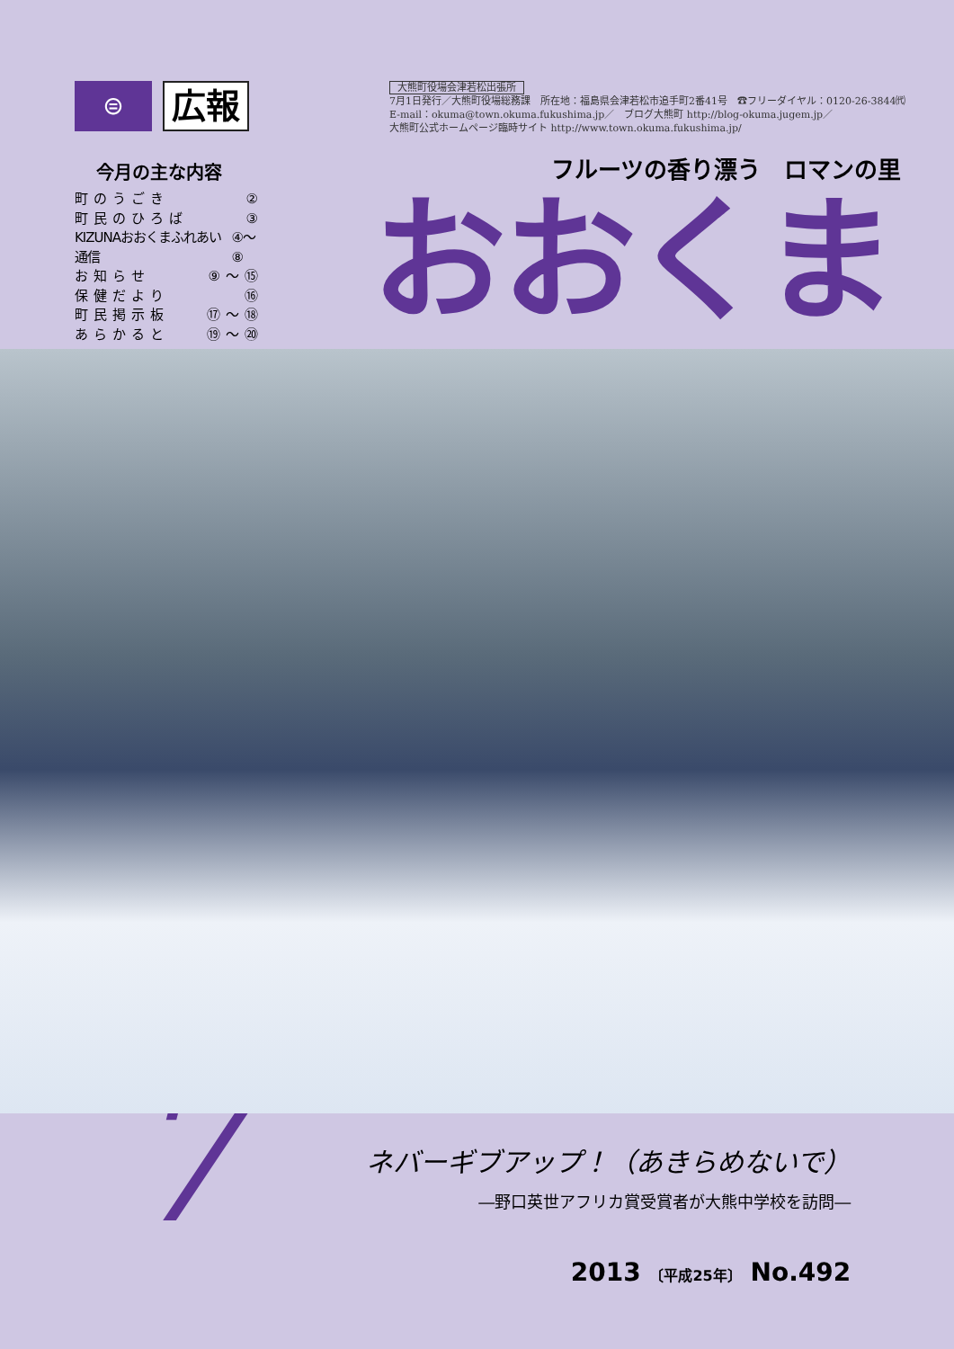⊜
広報
今月の主な内容
町のうごき ②
町民のひろば ③
KIZUNAおおくまふれあい通信 ④〜⑧
お知らせ ⑨〜⑮
保健だより ⑯
町民掲示板 ⑰〜⑱
あらかると ⑲〜⑳
大熊町役場会津若松出張所
7月1日発行／大熊町役場総務課　所在地：福島県会津若松市追手町2番41号　☎フリーダイヤル：0120-26-3844㈹
E-mail：okuma@town.okuma.fukushima.jp／　ブログ大熊町 http://blog-okuma.jugem.jp／
大熊町公式ホームページ臨時サイト http://www.town.okuma.fukushima.jp/
フルーツの香り漂う　ロマンの里
おおくま
7
ネバーギブアップ！（あきらめないで）
―野口英世アフリカ賞受賞者が大熊中学校を訪問―
2013 〔平成25年〕 No.492